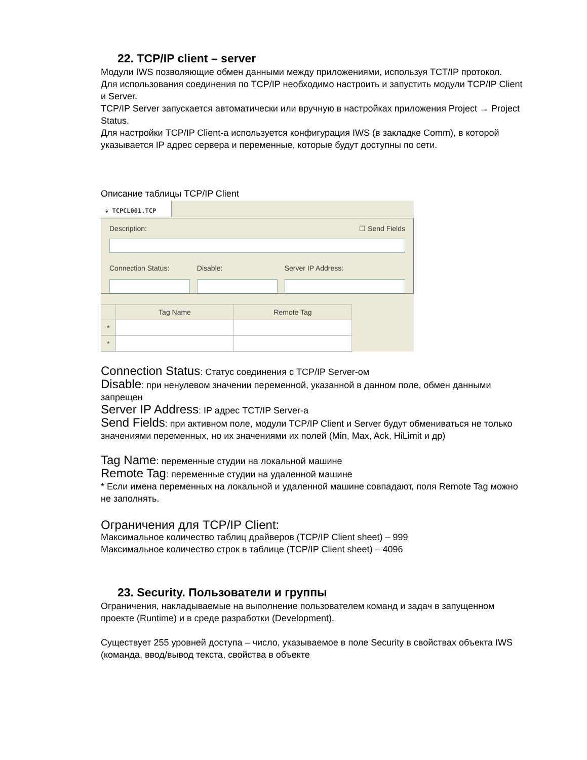22. TCP/IP client – server
Модули IWS позволяющие обмен данными между приложениями, используя TCT/IP протокол.
Для использования соединения по TCP/IP необходимо настроить и запустить модули TCP/IP Client и Server.
TCP/IP Server запускается автоматически или вручную в настройках приложения Project → Project Status.
Для настройки TCP/IP Client-а используется конфигурация IWS (в закладке Comm), в которой указывается IP адрес сервера и переменные, которые будут доступны по сети.
Описание таблицы TCP/IP Client
❦ TCPCL001.TCP
Description: ☐ Send Fields
Connection Status: Disable: Server IP Address:
| | Tag Name | Remote Tag |
| --- | --- | --- |
| * | | |
| * | | |
Connection Status: Статус соединения с TCP/IP Server-ом
Disable: при ненулевом значении переменной, указанной в данном поле, обмен данными запрещен
Server IP Address: IP адрес TCT/IP Server-а
Send Fields: при активном поле, модули TCP/IP Client и Server будут обмениваться не только значениями переменных, но их значениями их полей (Min, Max, Ack, HiLimit и др)
Tag Name: переменные студии на локальной машине
Remote Tag: переменные студии на удаленной машине
* Если имена переменных на локальной и удаленной машине совпадают, поля Remote Tag можно не заполнять.
Ограничения для TCP/IP Client:
Максимальное количество таблиц драйверов (TCP/IP Client sheet) – 999
Максимальное количество строк в таблице (TCP/IP Client sheet) – 4096
23. Security. Пользователи и группы
Ограничения, накладываемые на выполнение пользователем команд и задач в запущенном проекте (Runtime) и в среде разработки (Development).
Существует 255 уровней доступа – число, указываемое в поле Security в свойствах объекта IWS (команда, ввод/вывод текста, свойства в объекте